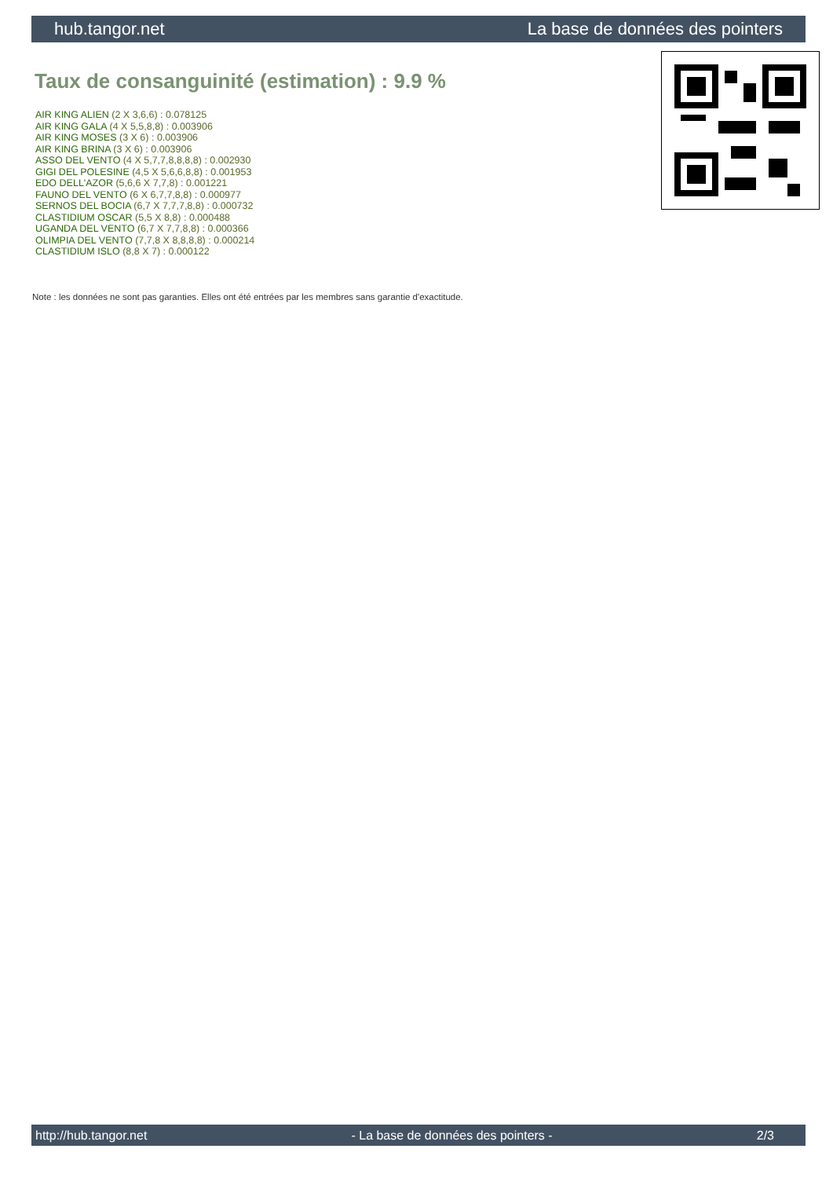hub.tangor.net La base de données des pointers
Taux de consanguinité (estimation) : 9.9 %
AIR KING ALIEN (2 X 3,6,6) : 0.078125
AIR KING GALA (4 X 5,5,8,8) : 0.003906
AIR KING MOSES (3 X 6) : 0.003906
AIR KING BRINA (3 X 6) : 0.003906
ASSO DEL VENTO (4 X 5,7,7,8,8,8,8) : 0.002930
GIGI DEL POLESINE (4,5 X 5,6,6,8,8) : 0.001953
EDO DELL'AZOR (5,6,6 X 7,7,8) : 0.001221
FAUNO DEL VENTO (6 X 6,7,7,8,8) : 0.000977
SERNOS DEL BOCIA (6,7 X 7,7,7,8,8) : 0.000732
CLASTIDIUM OSCAR (5,5 X 8,8) : 0.000488
UGANDA DEL VENTO (6,7 X 7,7,8,8) : 0.000366
OLIMPIA DEL VENTO (7,7,8 X 8,8,8,8) : 0.000214
CLASTIDIUM ISLO (8,8 X 7) : 0.000122
Note : les données ne sont pas garanties. Elles ont été entrées par les membres sans garantie d'exactitude.
http://hub.tangor.net - La base de données des pointers - 2/3